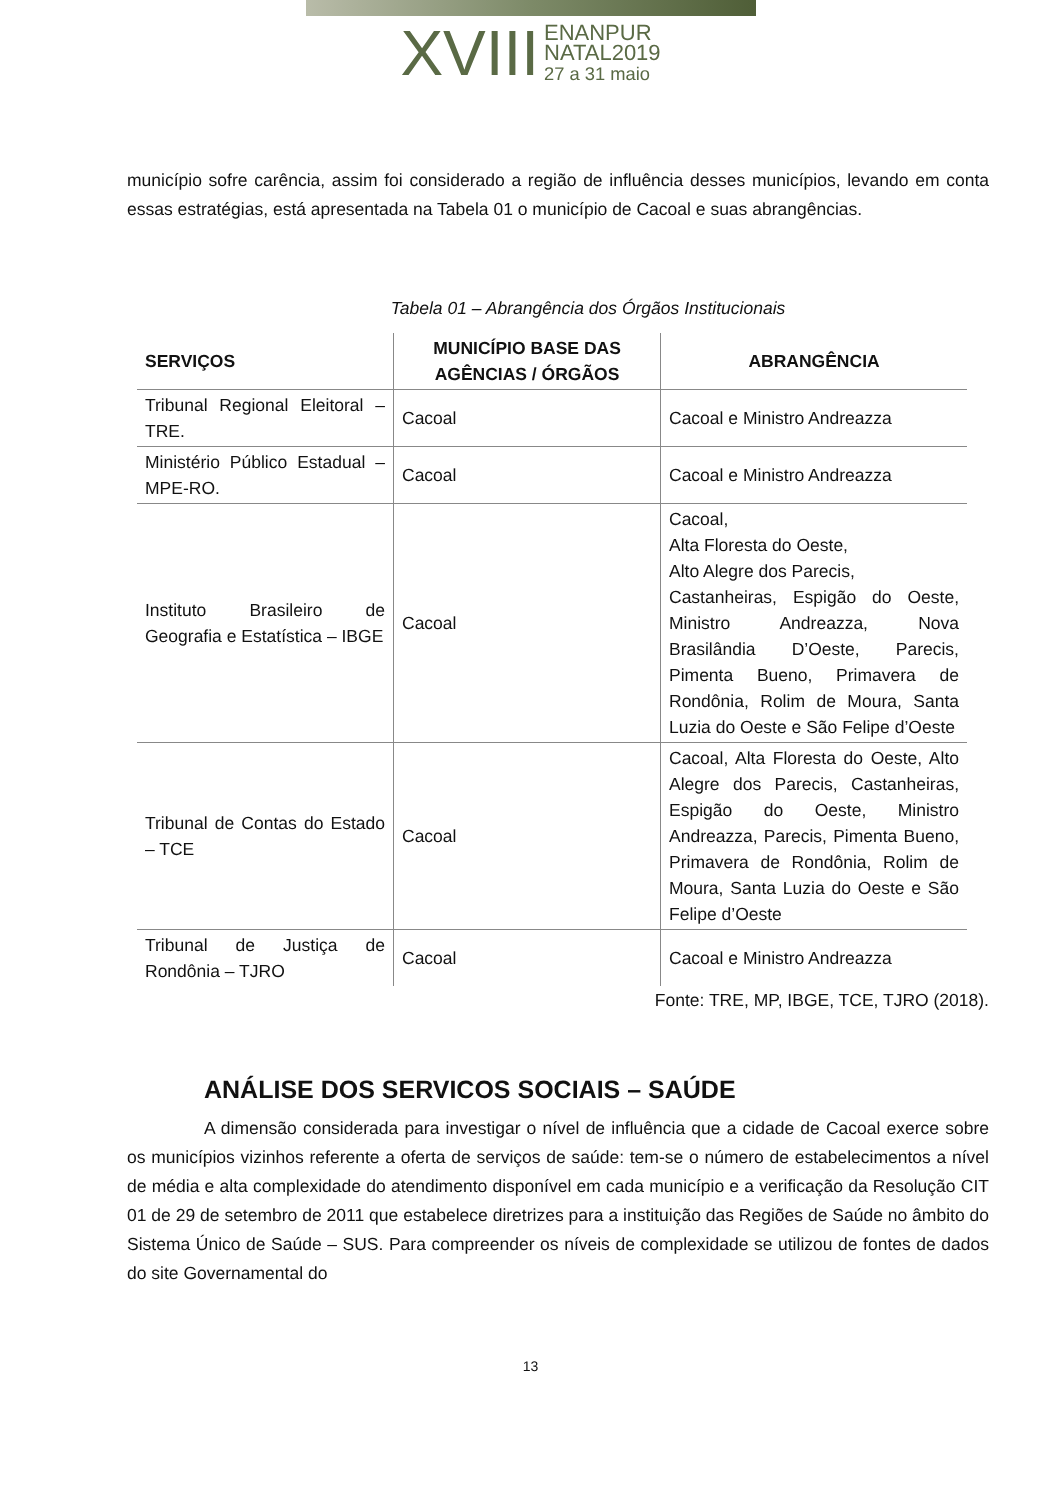XVIII ENANPUR
NATAL2019
27 a 31 maio
município sofre carência, assim foi considerado a região de influência desses municípios, levando em conta essas estratégias, está apresentada na Tabela 01 o município de Cacoal e suas abrangências.
Tabela 01 – Abrangência dos Órgãos Institucionais
| SERVIÇOS | MUNICÍPIO BASE DAS AGÊNCIAS / ÓRGÃOS | ABRANGÊNCIA |
| --- | --- | --- |
| Tribunal Regional Eleitoral – TRE. | Cacoal | Cacoal e Ministro Andreazza |
| Ministério Público Estadual – MPE-RO. | Cacoal | Cacoal e Ministro Andreazza |
| Instituto Brasileiro de Geografia e Estatística – IBGE | Cacoal | Cacoal, Alta Floresta do Oeste, Alto Alegre dos Parecis, Castanheiras, Espigão do Oeste, Ministro Andreazza, Nova Brasilândia D’Oeste, Parecis, Pimenta Bueno, Primavera de Rondônia, Rolim de Moura, Santa Luzia do Oeste e São Felipe d’Oeste |
| Tribunal de Contas do Estado – TCE | Cacoal | Cacoal, Alta Floresta do Oeste, Alto Alegre dos Parecis, Castanheiras, Espigão do Oeste, Ministro Andreazza, Parecis, Pimenta Bueno, Primavera de Rondônia, Rolim de Moura, Santa Luzia do Oeste e São Felipe d’Oeste |
| Tribunal de Justiça de Rondônia – TJRO | Cacoal | Cacoal e Ministro Andreazza |
Fonte: TRE, MP, IBGE, TCE, TJRO (2018).
ANÁLISE DOS SERVICOS SOCIAIS – SAÚDE
A dimensão considerada para investigar o nível de influência que a cidade de Cacoal exerce sobre os municípios vizinhos referente a oferta de serviços de saúde: tem-se o número de estabelecimentos a nível de média e alta complexidade do atendimento disponível em cada município e a verificação da Resolução CIT 01 de 29 de setembro de 2011 que estabelece diretrizes para a instituição das Regiões de Saúde no âmbito do Sistema Único de Saúde – SUS. Para compreender os níveis de complexidade se utilizou de fontes de dados do site Governamental do
13